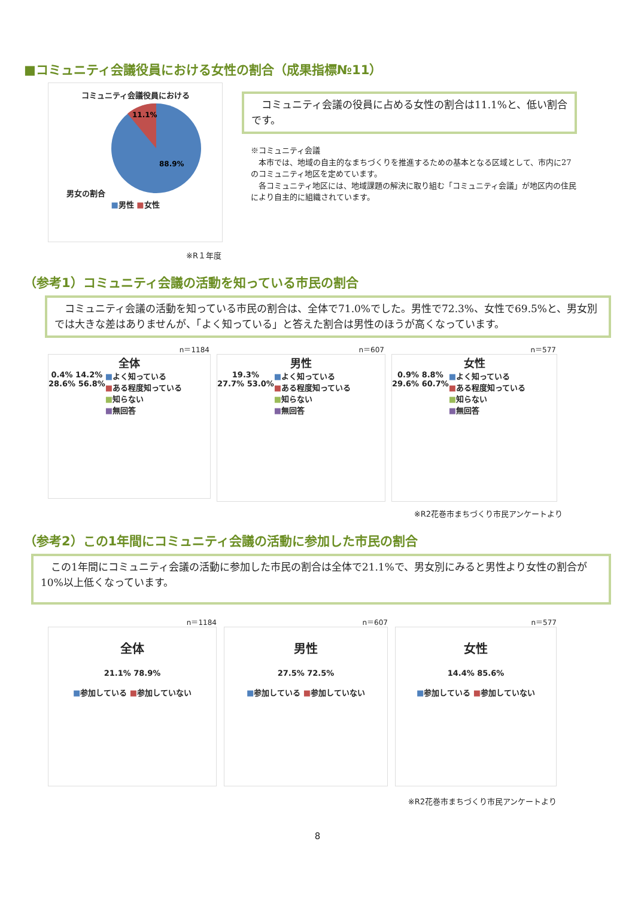■コミュニティ会議役員における女性の割合（成果指標№11）
コミュニティ会議役員における
男女の割合
11.1%
88.9%
■男性 ■女性
　コミュニティ会議の役員に占める女性の割合は11.1%と、低い割合です。
※コミュニティ会議
　本市では、地域の自主的なまちづくりを推進するための基本となる区域として、市内に27のコミュニティ地区を定めています。
　各コミュニティ地区には、地域課題の解決に取り組む「コミュニティ会議」が地区内の住民により自主的に組織されています。
※R１年度
（参考1）コミュニティ会議の活動を知っている市民の割合
　コミュニティ会議の活動を知っている市民の割合は、全体で71.0%でした。男性で72.3%、女性で69.5%と、男女別では大きな差はありませんが、「よく知っている」と答えた割合は男性のほうが高くなっています。
n＝1184
全体
0.4% 14.2%
28.6% 56.8%
■よく知っている
■ある程度知っている
■知らない
■無回答
n＝607
男性
19.3%
27.7% 53.0%
■よく知っている
■ある程度知っている
■知らない
■無回答
n＝577
女性
0.9% 8.8%
29.6% 60.7%
■よく知っている
■ある程度知っている
■知らない
■無回答
※R2花巻市まちづくり市民アンケートより
（参考2）この1年間にコミュニティ会議の活動に参加した市民の割合
　この1年間にコミュニティ会議の活動に参加した市民の割合は全体で21.1%で、男女別にみると男性より女性の割合が10%以上低くなっています。
n＝1184
全体
21.1% 78.9%
■参加している ■参加していない
n＝607
男性
27.5% 72.5%
■参加している ■参加していない
n＝577
女性
14.4% 85.6%
■参加している ■参加していない
※R2花巻市まちづくり市民アンケートより
8